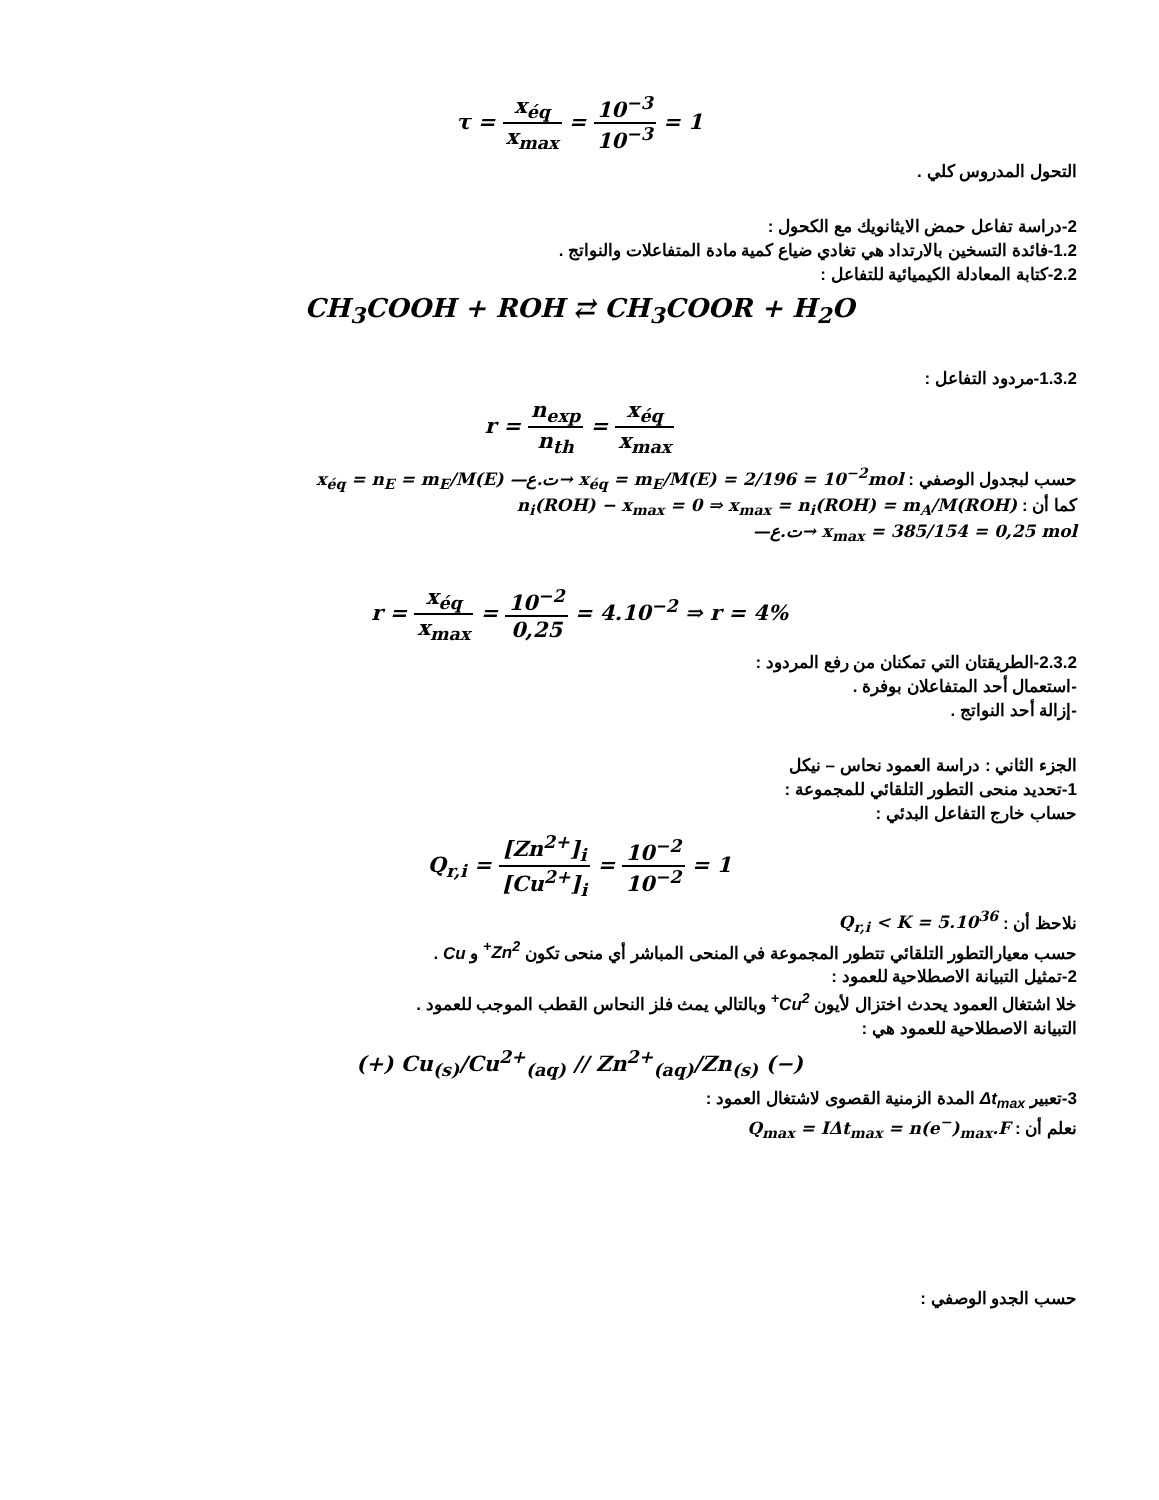τ = x<sub>éq</sub> x<sub>max</sub> = 10<sup>−3</sup> 10<sup>−3</sup> = 1
التحول المدروس كلي .
2-دراسة تفاعل حمض الايثانويك مع الكحول :
1.2-فائدة التسخين بالارتداد هي تغادي ضياع كمية مادة المتفاعلات والنواتج .
2.2-كتابة المعادلة الكيميائية للتفاعل :
CH<sub>3</sub>COOH + ROH ⇄ CH<sub>3</sub>COOR + H<sub>2</sub>O
1.3.2-مردود التفاعل :
r = n<sub>exp</sub> n<sub>th</sub> = x<sub>éq</sub> x<sub>max</sub>
حسب لبجدول الوصفي : x<sub>éq</sub> = n<sub>E</sub> = m<sub>E</sub>/M(E) —ت.ع→ x<sub>éq</sub> = m<sub>E</sub>/M(E) = 2/196 = 10<sup>−2</sup>mol
كما أن : n<sub>i</sub>(ROH) − x<sub>max</sub> = 0 ⇒ x<sub>max</sub> = n<sub>i</sub>(ROH) = m<sub>A</sub>/M(ROH)
—ت.ع→ x<sub>max</sub> = 385/154 = 0,25 mol
r = x<sub>éq</sub> x<sub>max</sub> = 10<sup>−2</sup> 0,25 = 4.10<sup>−2</sup> ⇒ r = 4%
2.3.2-الطريقتان التي تمكنان من رفع المردود :
-استعمال أحد المتفاعلان بوفرة .
-إزالة أحد النواتج .
الجزء الثاني : دراسة العمود نحاس – نيكل
1-تحديد منحى التطور التلقائي للمجموعة :
حساب خارج التفاعل البدئي :
Q<sub>r,i</sub> = [Zn<sup>2+</sup>]<sub>i</sub> [Cu<sup>2+</sup>]<sub>i</sub> = 10<sup>−2</sup> 10<sup>−2</sup> = 1
نلاحظ أن : Q<sub>r,i</sub> < K = 5.10<sup>36</sup>
حسب معيارالتطور التلقائي تتطور المجموعة في المنحى المباشر أي منحى تكون Zn<sup>2+</sup> و Cu .
2-تمثيل التبيانة الاصطلاحية للعمود :
خلا اشتغال العمود يحدث اختزال لأيون Cu<sup>2+</sup> وبالتالي يمث فلز النحاس القطب الموجب للعمود .
التبيانة الاصطلاحية للعمود هي :
(+) Cu<sub>(s)</sub>/Cu<sup>2+</sup><sub>(aq)</sub> // Zn<sup>2+</sup><sub>(aq)</sub>/Zn<sub>(s)</sub> (−)
3-تعبير Δt<sub>max</sub> المدة الزمنية القصوى لاشتغال العمود :
نعلم أن : Q<sub>max</sub> = IΔt<sub>max</sub> = n(e<sup>−</sup>)<sub>max</sub>.F
حسب الجدو الوصفي :